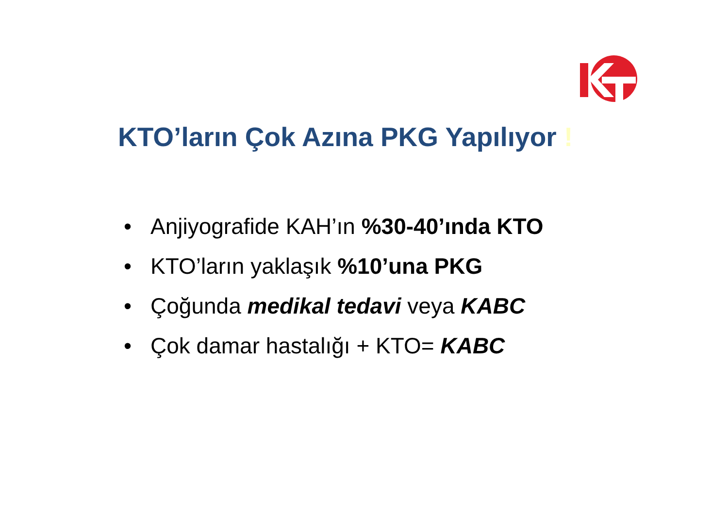KTO’ların Çok Azına PKG Yapılıyor !
• Anjiyografide KAH’ın %30-40’ında KTO
• KTO’ların yaklaşık %10’una PKG
• Çoğunda medikal tedavi veya KABC
• Çok damar hastalığı + KTO= KABC